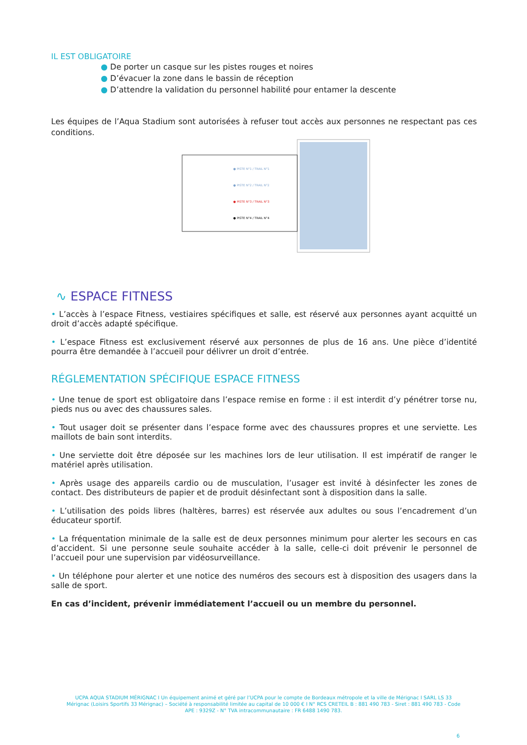IL EST OBLIGATOIRE
● De porter un casque sur les pistes rouges et noires
● D’évacuer la zone dans le bassin de réception
● D’attendre la validation du personnel habilité pour entamer la descente
Les équipes de l’Aqua Stadium sont autorisées à refuser tout accès aux personnes ne respectant pas ces conditions.
● PISTE N°1 / TRAIL N°1
● PISTE N°2 / TRAIL N°2
● PISTE N°3 / TRAIL N°3
● PISTE N°4 / TRAIL N°4
∿ ESPACE FITNESS
• L’accès à l’espace Fitness, vestiaires spécifiques et salle, est réservé aux personnes ayant acquitté un droit d’accès adapté spécifique.
• L’espace Fitness est exclusivement réservé aux personnes de plus de 16 ans. Une pièce d’identité pourra être demandée à l’accueil pour délivrer un droit d’entrée.
RÉGLEMENTATION SPÉCIFIQUE ESPACE FITNESS
• Une tenue de sport est obligatoire dans l’espace remise en forme : il est interdit d’y pénétrer torse nu, pieds nus ou avec des chaussures sales.
• Tout usager doit se présenter dans l’espace forme avec des chaussures propres et une serviette. Les maillots de bain sont interdits.
• Une serviette doit être déposée sur les machines lors de leur utilisation. Il est impératif de ranger le matériel après utilisation.
• Après usage des appareils cardio ou de musculation, l’usager est invité à désinfecter les zones de contact. Des distributeurs de papier et de produit désinfectant sont à disposition dans la salle.
• L’utilisation des poids libres (haltères, barres) est réservée aux adultes ou sous l’encadrement d’un éducateur sportif.
• La fréquentation minimale de la salle est de deux personnes minimum pour alerter les secours en cas d’accident. Si une personne seule souhaite accéder à la salle, celle-ci doit prévenir le personnel de l’accueil pour une supervision par vidéosurveillance.
• Un téléphone pour alerter et une notice des numéros des secours est à disposition des usagers dans la salle de sport.
En cas d’incident, prévenir immédiatement l’accueil ou un membre du personnel.
UCPA AQUA STADIUM MÉRIGNAC I Un équipement animé et géré par l’UCPA pour le compte de Bordeaux métropole et la ville de Mérignac I SARL LS 33 Mérignac (Loisirs Sportifs 33 Mérignac) – Société à responsabilité limitée au capital de 10 000 € I N° RCS CRETEIL B : 881 490 783 - Siret : 881 490 783 - Code APE : 9329Z - N° TVA intracommunautaire : FR 6488 1490 783.
6